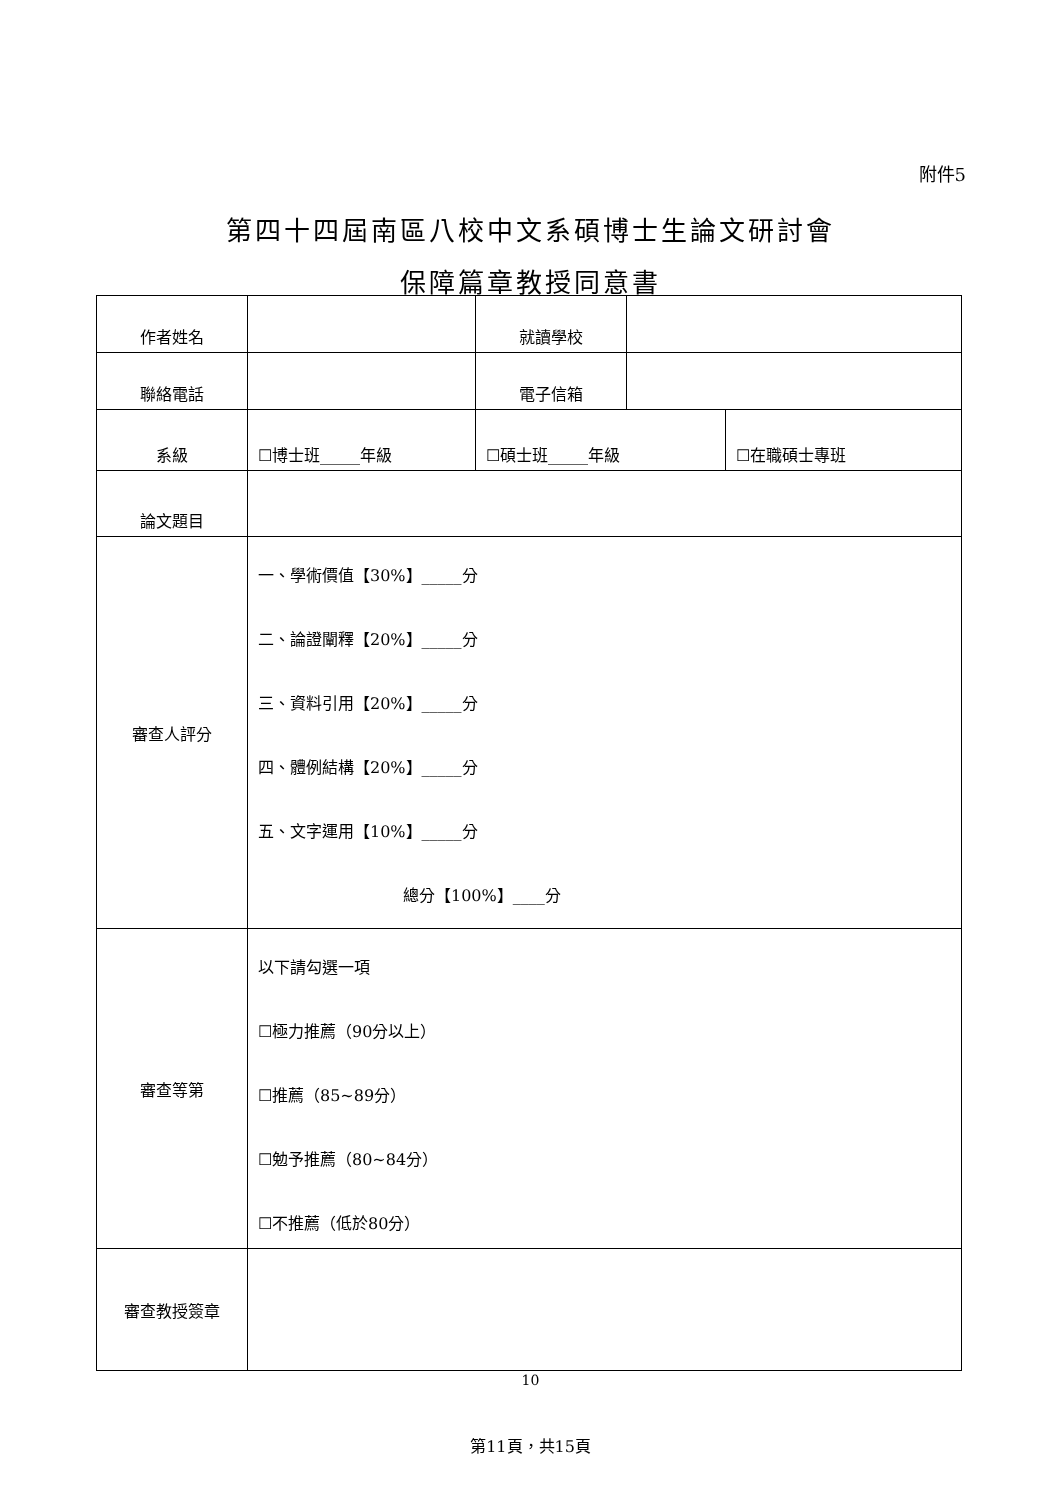附件5
第四十四屆南區八校中文系碩博士生論文研討會
保障篇章教授同意書
| 作者姓名 | | 就讀學校 | | |
| 聯絡電話 | | 電子信箱 | | |
| 系級 | ☐博士班_____年級 | ☐碩士班_____年級 | | ☐在職碩士專班 |
| 論文題目 | | | | |
| 審查人評分 | 一、學術價值【30%】_____分 二、論證闡釋【20%】_____分 三、資料引用【20%】_____分 四、體例結構【20%】_____分 五、文字運用【10%】_____分 總分【100%】____分 | | | |
| 審查等第 | 以下請勾選一項 ☐極力推薦（90分以上） ☐推薦（85~89分） ☐勉予推薦（80~84分） ☐不推薦（低於80分） | | | |
| 審查教授簽章 | | | | |
10
第11頁，共15頁